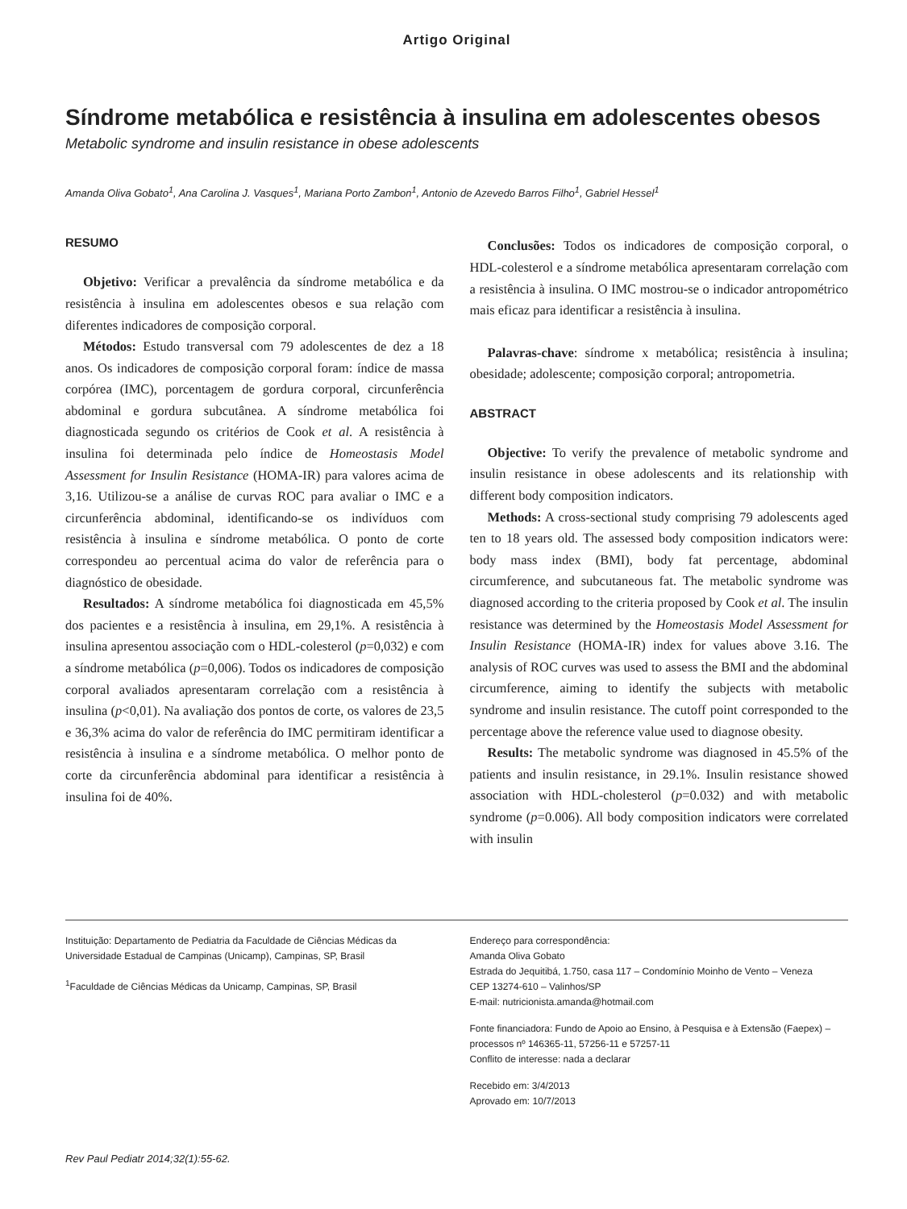Artigo Original
Síndrome metabólica e resistência à insulina em adolescentes obesos
Metabolic syndrome and insulin resistance in obese adolescents
Amanda Oliva Gobato<sup>1</sup>, Ana Carolina J. Vasques<sup>1</sup>, Mariana Porto Zambon<sup>1</sup>, Antonio de Azevedo Barros Filho<sup>1</sup>, Gabriel Hessel<sup>1</sup>
RESUMO
Objetivo: Verificar a prevalência da síndrome metabólica e da resistência à insulina em adolescentes obesos e sua relação com diferentes indicadores de composição corporal.
Métodos: Estudo transversal com 79 adolescentes de dez a 18 anos. Os indicadores de composição corporal foram: índice de massa corpórea (IMC), porcentagem de gordura corporal, circunferência abdominal e gordura subcutânea. A síndrome metabólica foi diagnosticada segundo os critérios de Cook et al. A resistência à insulina foi determinada pelo índice de Homeostasis Model Assessment for Insulin Resistance (HOMA-IR) para valores acima de 3,16. Utilizou-se a análise de curvas ROC para avaliar o IMC e a circunferência abdominal, identificando-se os indivíduos com resistência à insulina e síndrome metabólica. O ponto de corte correspondeu ao percentual acima do valor de referência para o diagnóstico de obesidade.
Resultados: A síndrome metabólica foi diagnosticada em 45,5% dos pacientes e a resistência à insulina, em 29,1%. A resistência à insulina apresentou associação com o HDL-colesterol (p=0,032) e com a síndrome metabólica (p=0,006). Todos os indicadores de composição corporal avaliados apresentaram correlação com a resistência à insulina (p<0,01). Na avaliação dos pontos de corte, os valores de 23,5 e 36,3% acima do valor de referência do IMC permitiram identificar a resistência à insulina e a síndrome metabólica. O melhor ponto de corte da circunferência abdominal para identificar a resistência à insulina foi de 40%.
Conclusões: Todos os indicadores de composição corporal, o HDL-colesterol e a síndrome metabólica apresentaram correlação com a resistência à insulina. O IMC mostrou-se o indicador antropométrico mais eficaz para identificar a resistência à insulina.
Palavras-chave: síndrome x metabólica; resistência à insulina; obesidade; adolescente; composição corporal; antropometria.
ABSTRACT
Objective: To verify the prevalence of metabolic syndrome and insulin resistance in obese adolescents and its relationship with different body composition indicators.
Methods: A cross-sectional study comprising 79 adolescents aged ten to 18 years old. The assessed body composition indicators were: body mass index (BMI), body fat percentage, abdominal circumference, and subcutaneous fat. The metabolic syndrome was diagnosed according to the criteria proposed by Cook et al. The insulin resistance was determined by the Homeostasis Model Assessment for Insulin Resistance (HOMA-IR) index for values above 3.16. The analysis of ROC curves was used to assess the BMI and the abdominal circumference, aiming to identify the subjects with metabolic syndrome and insulin resistance. The cutoff point corresponded to the percentage above the reference value used to diagnose obesity.
Results: The metabolic syndrome was diagnosed in 45.5% of the patients and insulin resistance, in 29.1%. Insulin resistance showed association with HDL-cholesterol (p=0.032) and with metabolic syndrome (p=0.006). All body composition indicators were correlated with insulin
Instituição: Departamento de Pediatria da Faculdade de Ciências Médicas da Universidade Estadual de Campinas (Unicamp), Campinas, SP, Brasil
<sup>1</sup> Faculdade de Ciências Médicas da Unicamp, Campinas, SP, Brasil
Endereço para correspondência:
Amanda Oliva Gobato
Estrada do Jequitibá, 1.750, casa 117 – Condomínio Moinho de Vento – Veneza
CEP 13274-610 – Valinhos/SP
E-mail: nutricionista.amanda@hotmail.com
Fonte financiadora: Fundo de Apoio ao Ensino, à Pesquisa e à Extensão (Faepex) – processos nº 146365-11, 57256-11 e 57257-11
Conflito de interesse: nada a declarar
Recebido em: 3/4/2013
Aprovado em: 10/7/2013
Rev Paul Pediatr 2014;32(1):55-62.